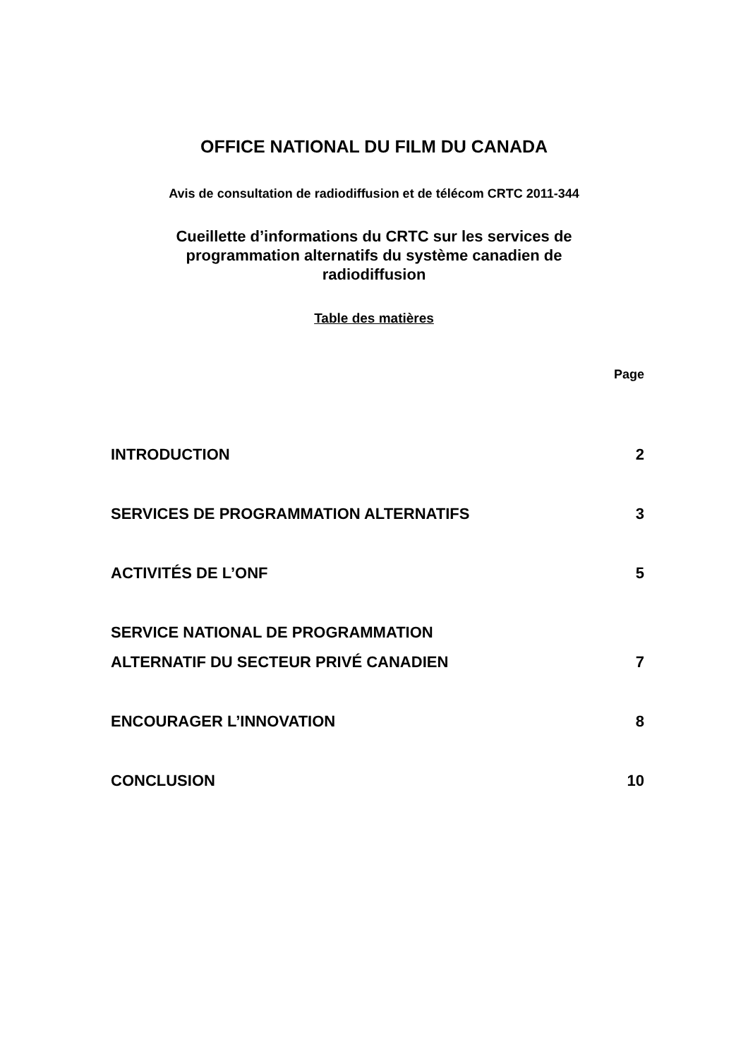OFFICE NATIONAL DU FILM DU CANADA
Avis de consultation de radiodiffusion et de télécom CRTC 2011-344
Cueillette d’informations du CRTC sur les services de
programmation alternatifs du système canadien de
radiodiffusion
Table des matières
Page
INTRODUCTION 2
SERVICES DE PROGRAMMATION ALTERNATIFS 3
ACTIVITÉS DE L’ONF 5
SERVICE NATIONAL DE PROGRAMMATION
ALTERNATIF DU SECTEUR PRIVÉ CANADIEN 7
ENCOURAGER L’INNOVATION 8
CONCLUSION 10